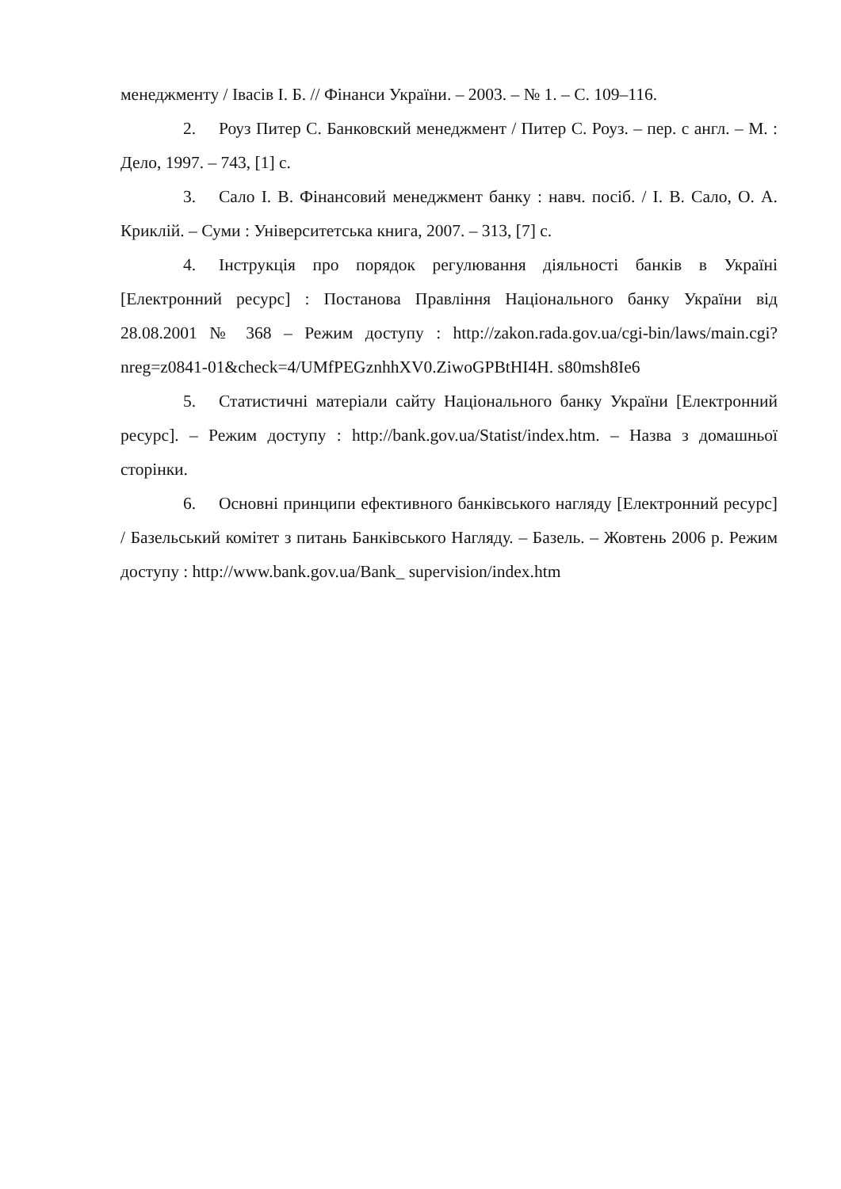менеджменту / Івасів І. Б. // Фінанси України. – 2003. – № 1. – С. 109–116.
2. Роуз Питер С. Банковский менеджмент / Питер С. Роуз. – пер. с англ. – М. : Дело, 1997. – 743, [1] с.
3. Сало І. В. Фінансовий менеджмент банку : навч. посіб. / І. В. Сало, О. А. Криклій. – Суми : Університетська книга, 2007. – 313, [7] с.
4. Інструкція про порядок регулювання діяльності банків в Україні [Електронний ресурс] : Постанова Правління Національного банку України від 28.08.2001 № 368 – Режим доступу : http://zakon.rada.gov.ua/cgi-bin/laws/main.cgi?nreg=z0841-01&check=4/UMfPEGznhhXV0.ZiwoGPBtHI4H. s80msh8Ie6
5. Статистичні матеріали сайту Національного банку України [Електронний ресурс]. – Режим доступу : http://bank.gov.ua/Statist/index.htm. – Назва з домашньої сторінки.
6. Основні принципи ефективного банківського нагляду [Електронний ресурс] / Базельський комітет з питань Банківського Нагляду. – Базель. – Жовтень 2006 р. Режим доступу : http://www.bank.gov.ua/Bank_ supervision/index.htm